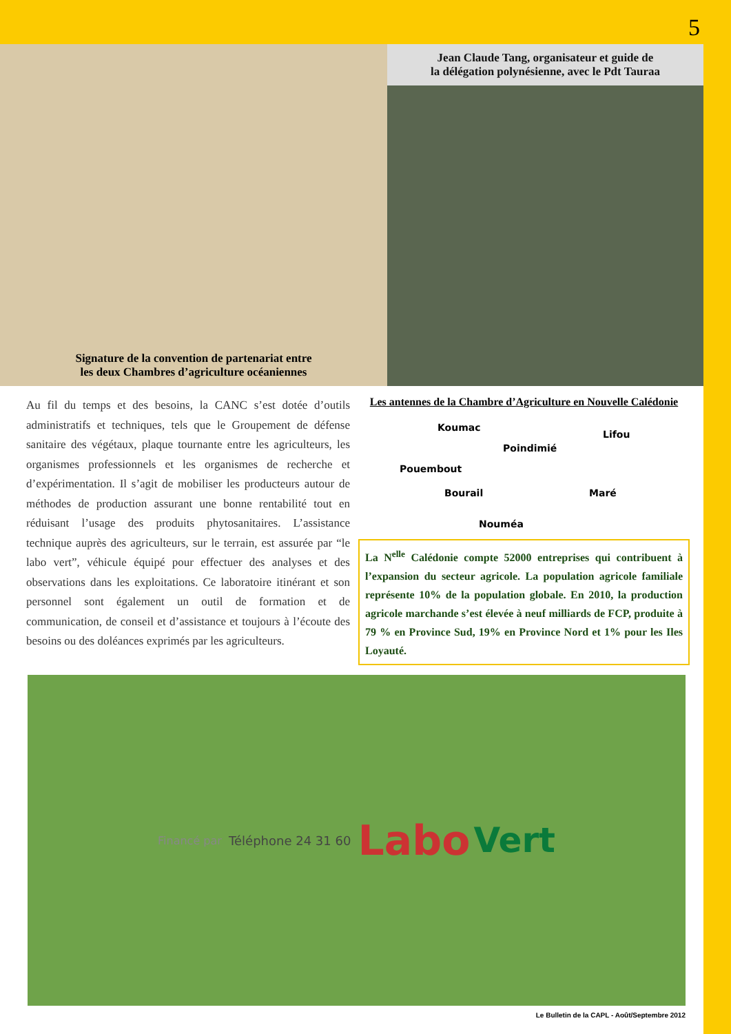5
Signature de la convention de partenariat entre
les deux Chambres d’agriculture océaniennes
Jean Claude Tang, organisateur et guide de
la délégation polynésienne, avec le Pdt Tauraa
Au fil du temps et des besoins, la CANC s’est dotée d’outils administratifs et techniques, tels que le Groupement de défense sanitaire des végétaux, plaque tournante entre les agriculteurs, les organismes professionnels et les organismes de recherche et d’expérimentation. Il s’agit de mobiliser les producteurs autour de méthodes de production assurant une bonne rentabilité tout en réduisant l’usage des produits phytosanitaires. L’assistance technique auprès des agriculteurs, sur le terrain, est assurée par “le labo vert”, véhicule équipé pour effectuer des analyses et des observations dans les exploitations. Ce laboratoire itinérant et son personnel sont également un outil de formation et de communication, de conseil et d’assistance et toujours à l’écoute des besoins ou des doléances exprimés par les agriculteurs.
Les antennes de la Chambre d’Agriculture en Nouvelle Calédonie
Koumac
Lifou
Poindimié
Pouembout
Bourail Maré
Nouméa
La N<sup>elle</sup> Calédonie compte 52000 entreprises qui contribuent à l’expansion du secteur agricole. La population agricole familiale représente 10% de la population globale. En 2010, la production agricole marchande s’est élevée à neuf milliards de FCP, produite à 79 % en Province Sud, 19% en Province Nord et 1% pour les Iles Loyauté.
Financé par Téléphone 24 31 60 Labo Vert
Le Bulletin de la CAPL - Août/Septembre 2012